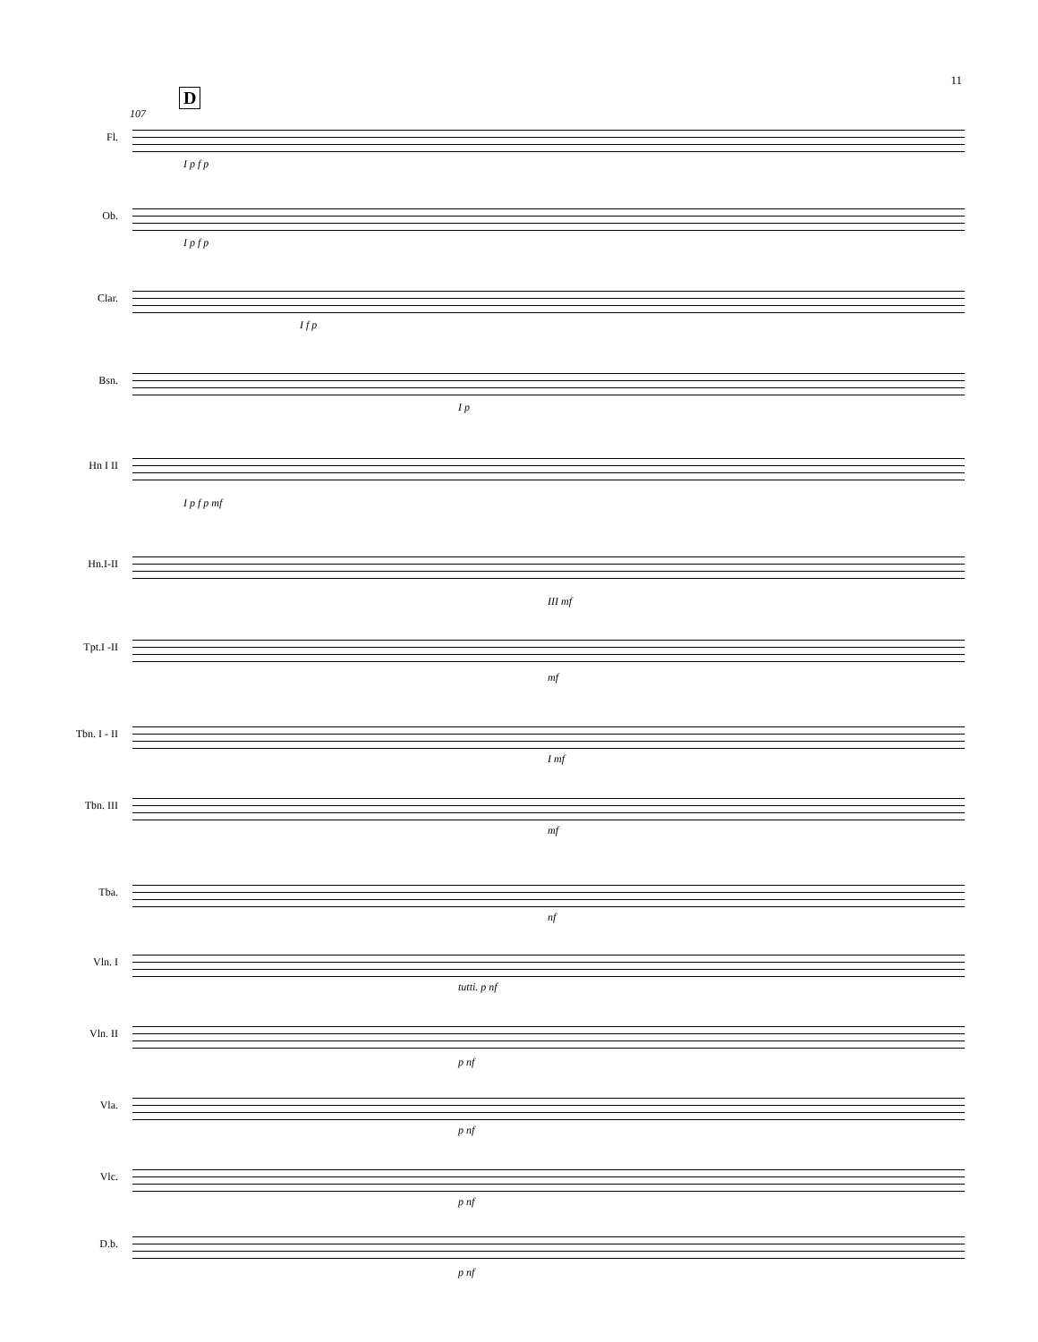11
D
107
Fl.
I p f p
Ob.
I p f p
Clar.
I f p
Bsn.
I p
Hn I II
I p f p mf
Hn.I-II
III mf
Tpt.I -II
mf
Tbn. I - II
I mf
Tbn. III
mf
Tba.
nf
Vln. I
tutti. p nf
Vln. II
p nf
Vla.
p nf
Vlc.
p nf
D.b.
p nf